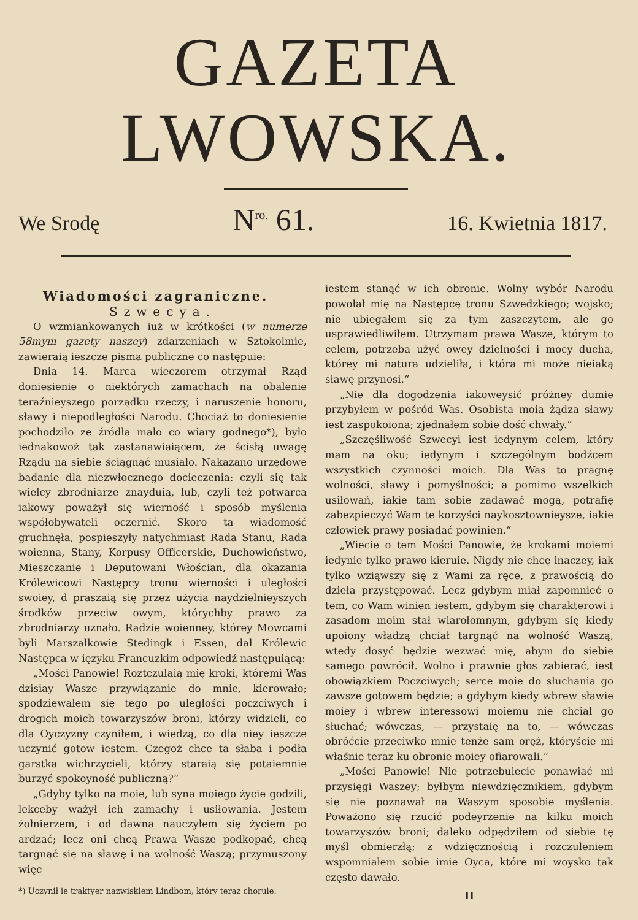GAZETA LWOWSKA.
We Srodę N<sup>ro.</sup> 61. 16. Kwietnia 1817.
Wiadomości zagraniczne.
Szwecya.
O wzmiankowanych iuż w krótkości (w numerze 58mym gazety naszey) zdarzeniach w Sztokolmie, zawieraią ieszcze pisma publiczne co następuie:
Dnia 14. Marca wieczorem otrzymał Rząd doniesienie o niektórych zamachach na obalenie teraźnieyszego porządku rzeczy, i naruszenie honoru, sławy i niepodległości Narodu. Chociaż to doniesienie pochodziło ze źródła mało co wiary godnego*), było iednakowoż tak zastanawiaiącem, że ścisłą uwagę Rządu na siebie ściągnąć musiało. Nakazano urzędowe badanie dla niezwłocznego docieczenia: czyli się tak wielcy zbrodniarze znayduią, lub, czyli też potwarca iakowy poważył się wierność i sposób myślenia współobywateli oczernić. Skoro ta wiadomość gruchnęła, pospieszyły natychmiast Rada Stanu, Rada woienna, Stany, Korpusy Officerskie, Duchowieństwo, Mieszczanie i Deputowani Włościan, dla okazania Królewicowi Następcy tronu wierności i uległości swoiey, d praszaią się przez użycia naydzielnieyszych środków przeciw owym, którychby prawo za zbrodniarzy uznało. Radzie woienney, którey Mowcami byli Marszałkowie Stedingk i Essen, dał Królewic Następca w ięzyku Francuzkim odpowiedź następuiącą:
„Mości Panowie! Roztczulaią mię kroki, któremi Was dzisiay Wasze przywiązanie do mnie, kierowało; spodziewałem się tego po uległości poczciwych i drogich moich towarzyszów broni, którzy widzieli, co dla Oyczyzny czyniłem, i wiedzą, co dla niey ieszcze uczynić gotow iestem. Czegoż chce ta słaba i podła garstka wichrzycieli, którzy staraią się potaiemnie burzyć spokoyność publiczną?“
„Gdyby tylko na moie, lub syna moiego życie godzili, lekceby ważył ich zamachy i usiłowania. Jestem żołnierzem, i od dawna nauczyłem się życiem po ardzać; lecz oni chcą Prawa Wasze podkopać, chcą targnąć się na sławę i na wolność Waszą; przymuszony więc
*) Uczynił ie traktyer nazwiskiem Lindbom, który teraz choruie.
iestem stanąć w ich obronie. Wolny wybór Narodu powołał mię na Następcę tronu Szwedzkiego; wojsko; nie ubiegałem się za tym zaszczytem, ale go usprawiedliwiłem. Utrzymam prawa Wasze, którym to celem, potrzeba użyć owey dzielności i mocy ducha, którey mi natura udzieliła, i która mi może nieiaką sławę przynosi.“
„Nie dla dogodzenia iakoweysić próżney dumie przybyłem w pośród Was. Osobista moia żądza sławy iest zaspokoiona; zjednałem sobie dość chwały.“
„Szczęśliwość Szwecyi iest iedynym celem, który mam na oku; iedynym i szczególnym bodźcem wszystkich czynności moich. Dla Was to pragnę wolności, sławy i pomyślności; a pomimo wszelkich usiłowań, iakie tam sobie zadawać mogą, potrafię zabezpieczyć Wam te korzyści naykosztownieysze, iakie człowiek prawy posiadać powinien.“
„Wiecie o tem Mości Panowie, że krokami moiemi iedynie tylko prawo kieruie. Nigdy nie chcę inaczey, iak tylko wziąwszy się z Wami za ręce, z prawością do dzieła przystępować. Lecz gdybym miał zapomnieć o tem, co Wam winien iestem, gdybym się charakterowi i zasadom moim stał wiarołomnym, gdybym się kiedy upoiony władzą chciał targnąć na wolność Waszą, wtedy dosyć będzie wezwać mię, abym do siebie samego powrócił. Wolno i prawnie głos zabierać, iest obowiązkiem Poczciwych; serce moie do słuchania go zawsze gotowem będzie; a gdybym kiedy wbrew sławie moiey i wbrew interessowi moiemu nie chciał go słuchać; wówczas, — przystaię na to, — wówczas obróćcie przeciwko mnie tenże sam oręż, któryście mi właśnie teraz ku obronie moiey ofiarowali.“
„Mości Panowie! Nie potrzebuiecie ponawiać mi przysięgi Waszey; byłbym niewdzięcznikiem, gdybym się nie poznawał na Waszym sposobie myślenia. Poważono się rzucić podeyrzenie na kilku moich towarzyszów broni; daleko odpędziłem od siebie tę myśl obmierzłą; z wdzięcznością i rozczuleniem wspomniałem sobie imie Oyca, które mi woysko tak często dawało.
H